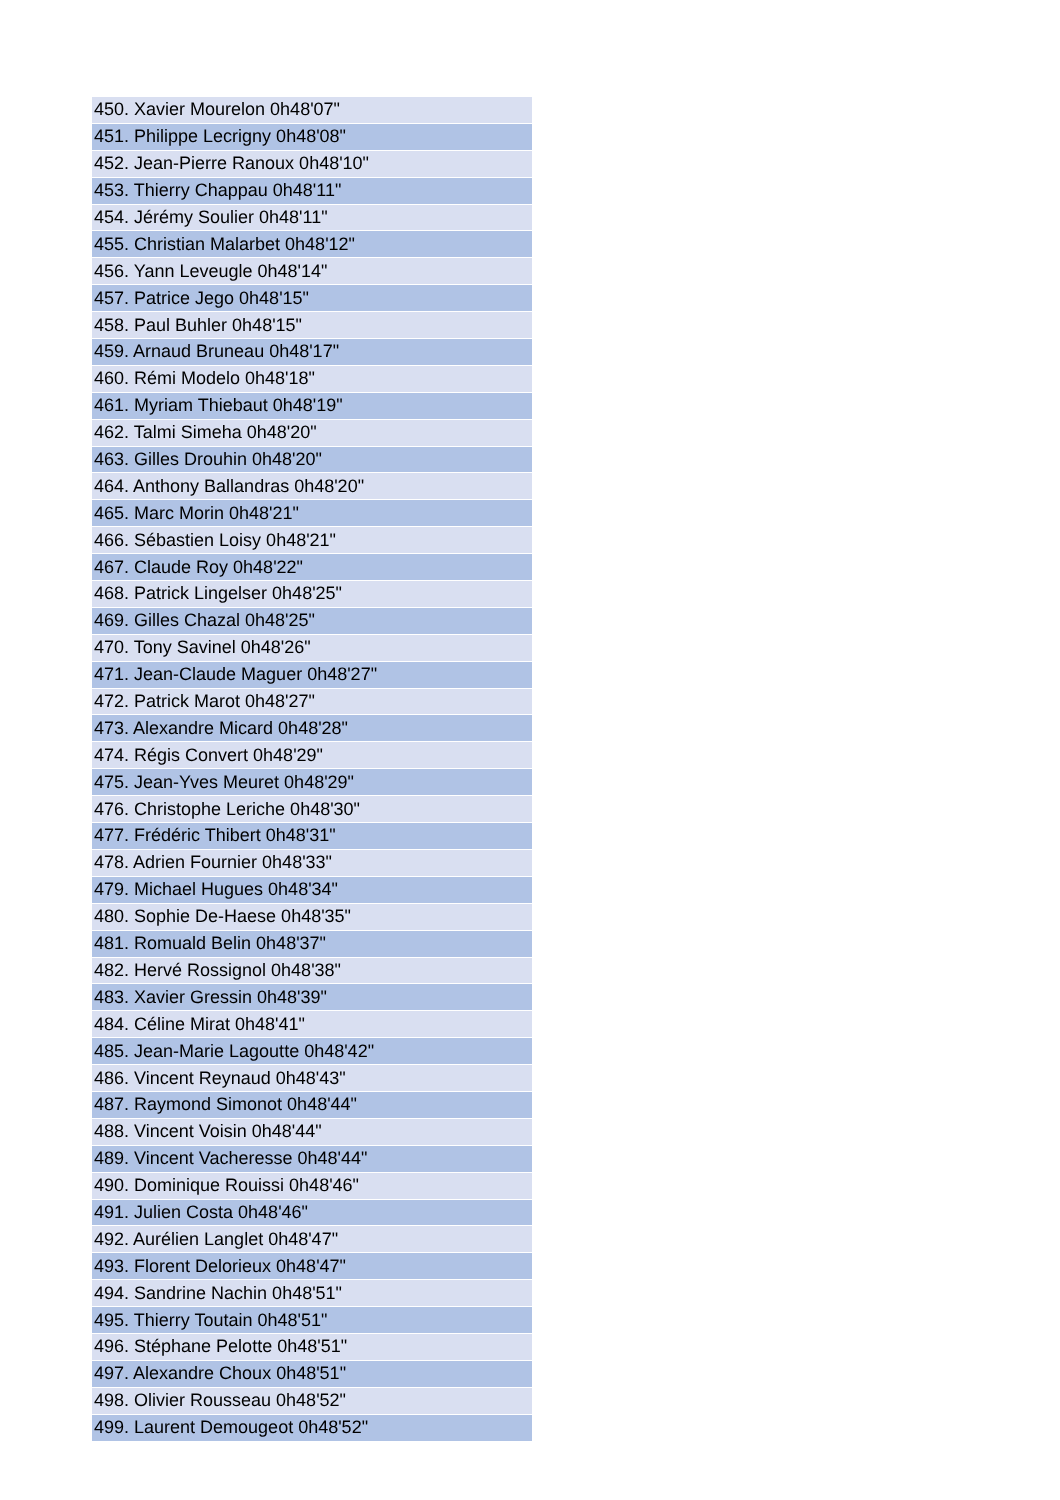| 450. Xavier Mourelon 0h48'07" |
| 451. Philippe Lecrigny 0h48'08" |
| 452. Jean-Pierre Ranoux 0h48'10" |
| 453. Thierry Chappau 0h48'11" |
| 454. Jérémy Soulier 0h48'11" |
| 455. Christian Malarbet 0h48'12" |
| 456. Yann Leveugle 0h48'14" |
| 457. Patrice Jego 0h48'15" |
| 458. Paul Buhler 0h48'15" |
| 459. Arnaud Bruneau 0h48'17" |
| 460. Rémi Modelo 0h48'18" |
| 461. Myriam Thiebaut 0h48'19" |
| 462. Talmi Simeha 0h48'20" |
| 463. Gilles Drouhin 0h48'20" |
| 464. Anthony Ballandras 0h48'20" |
| 465. Marc Morin 0h48'21" |
| 466. Sébastien Loisy 0h48'21" |
| 467. Claude Roy 0h48'22" |
| 468. Patrick Lingelser 0h48'25" |
| 469. Gilles Chazal 0h48'25" |
| 470. Tony Savinel 0h48'26" |
| 471. Jean-Claude Maguer 0h48'27" |
| 472. Patrick Marot 0h48'27" |
| 473. Alexandre Micard 0h48'28" |
| 474. Régis Convert 0h48'29" |
| 475. Jean-Yves Meuret 0h48'29" |
| 476. Christophe Leriche 0h48'30" |
| 477. Frédéric Thibert 0h48'31" |
| 478. Adrien Fournier 0h48'33" |
| 479. Michael Hugues 0h48'34" |
| 480. Sophie De-Haese 0h48'35" |
| 481. Romuald Belin 0h48'37" |
| 482. Hervé Rossignol 0h48'38" |
| 483. Xavier Gressin 0h48'39" |
| 484. Céline Mirat 0h48'41" |
| 485. Jean-Marie Lagoutte 0h48'42" |
| 486. Vincent Reynaud 0h48'43" |
| 487. Raymond Simonot 0h48'44" |
| 488. Vincent Voisin 0h48'44" |
| 489. Vincent Vacheresse 0h48'44" |
| 490. Dominique Rouissi 0h48'46" |
| 491. Julien Costa 0h48'46" |
| 492. Aurélien Langlet 0h48'47" |
| 493. Florent Delorieux 0h48'47" |
| 494. Sandrine Nachin 0h48'51" |
| 495. Thierry Toutain 0h48'51" |
| 496. Stéphane Pelotte 0h48'51" |
| 497. Alexandre Choux 0h48'51" |
| 498. Olivier Rousseau 0h48'52" |
| 499. Laurent Demougeot 0h48'52" |